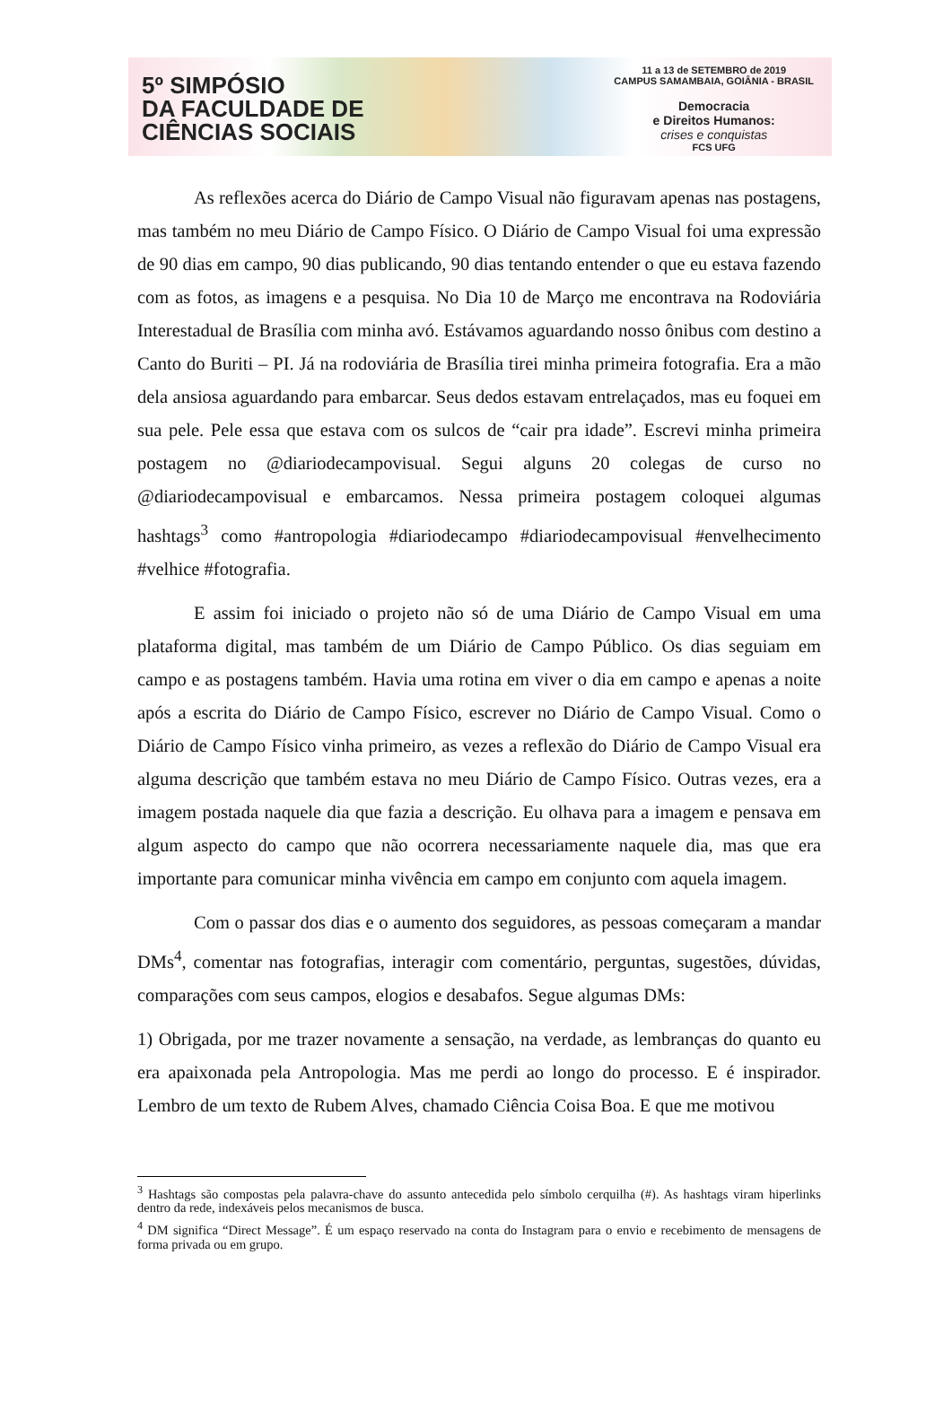5º SIMPÓSIO
DA FACULDADE DE
CIÊNCIAS SOCIAIS
11 a 13 de SETEMBRO de 2019
CAMPUS SAMAMBAIA, GOIÂNIA - BRASIL
Democracia
e Direitos Humanos:
crises e conquistas
FCS UFG
As reflexões acerca do Diário de Campo Visual não figuravam apenas nas postagens, mas também no meu Diário de Campo Físico. O Diário de Campo Visual foi uma expressão de 90 dias em campo, 90 dias publicando, 90 dias tentando entender o que eu estava fazendo com as fotos, as imagens e a pesquisa. No Dia 10 de Março me encontrava na Rodoviária Interestadual de Brasília com minha avó. Estávamos aguardando nosso ônibus com destino a Canto do Buriti – PI. Já na rodoviária de Brasília tirei minha primeira fotografia. Era a mão dela ansiosa aguardando para embarcar. Seus dedos estavam entrelaçados, mas eu foquei em sua pele. Pele essa que estava com os sulcos de “cair pra idade”. Escrevi minha primeira postagem no @diariodecampovisual. Segui alguns 20 colegas de curso no @diariodecampovisual e embarcamos. Nessa primeira postagem coloquei algumas hashtags<sup>3</sup> como #antropologia #diariodecampo #diariodecampovisual #envelhecimento #velhice #fotografia.
E assim foi iniciado o projeto não só de uma Diário de Campo Visual em uma plataforma digital, mas também de um Diário de Campo Público. Os dias seguiam em campo e as postagens também. Havia uma rotina em viver o dia em campo e apenas a noite após a escrita do Diário de Campo Físico, escrever no Diário de Campo Visual. Como o Diário de Campo Físico vinha primeiro, as vezes a reflexão do Diário de Campo Visual era alguma descrição que também estava no meu Diário de Campo Físico. Outras vezes, era a imagem postada naquele dia que fazia a descrição. Eu olhava para a imagem e pensava em algum aspecto do campo que não ocorrera necessariamente naquele dia, mas que era importante para comunicar minha vivência em campo em conjunto com aquela imagem.
Com o passar dos dias e o aumento dos seguidores, as pessoas começaram a mandar DMs<sup>4</sup>, comentar nas fotografias, interagir com comentário, perguntas, sugestões, dúvidas, comparações com seus campos, elogios e desabafos. Segue algumas DMs:
1) Obrigada, por me trazer novamente a sensação, na verdade, as lembranças do quanto eu era apaixonada pela Antropologia. Mas me perdi ao longo do processo. E é inspirador. Lembro de um texto de Rubem Alves, chamado Ciência Coisa Boa. E que me motivou
<sup>3</sup> Hashtags são compostas pela palavra-chave do assunto antecedida pelo símbolo cerquilha (#). As hashtags viram hiperlinks dentro da rede, indexáveis pelos mecanismos de busca.
<sup>4</sup> DM significa “Direct Message”. É um espaço reservado na conta do Instagram para o envio e recebimento de mensagens de forma privada ou em grupo.